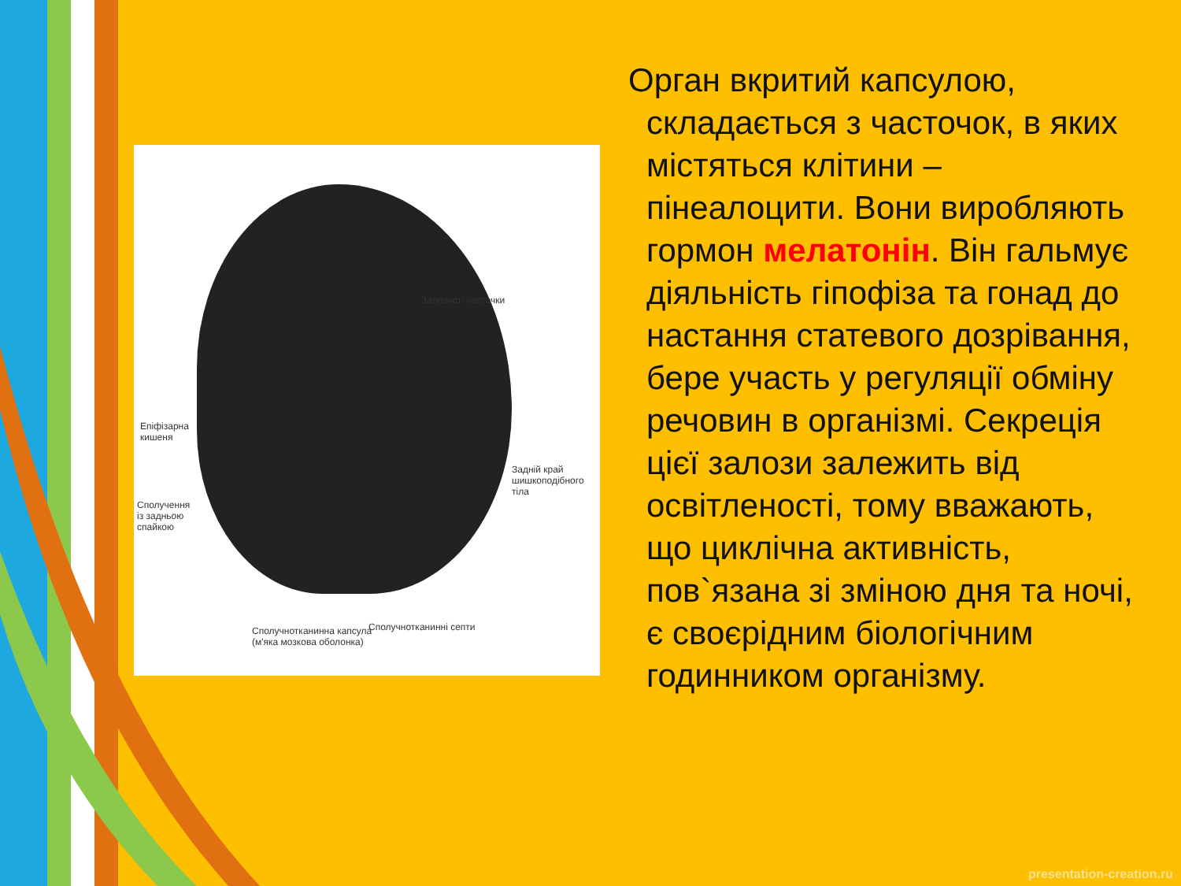Залозисті часточки
Епіфізарна
кишеня
Задній край
шишкоподібного
тіла
Сполучення
із задньою
спайкою
Сполучнотканинна капсула
(м'яка мозкова оболонка)
Сполучнотканинні септи
Орган вкритий капсулою, складається з часточок, в яких містяться клітини – пінеалоцити. Вони виробляють гормон мелатонін. Він гальмує діяльність гіпофіза та гонад до настання статевого дозрівання, бере участь у регуляції обміну речовин в організмі. Секреція цієї залози залежить від освітленості, тому вважають, що циклічна активність, пов`язана зі зміною дня та ночі, є своєрідним біологічним годинником організму.
presentation-creation.ru